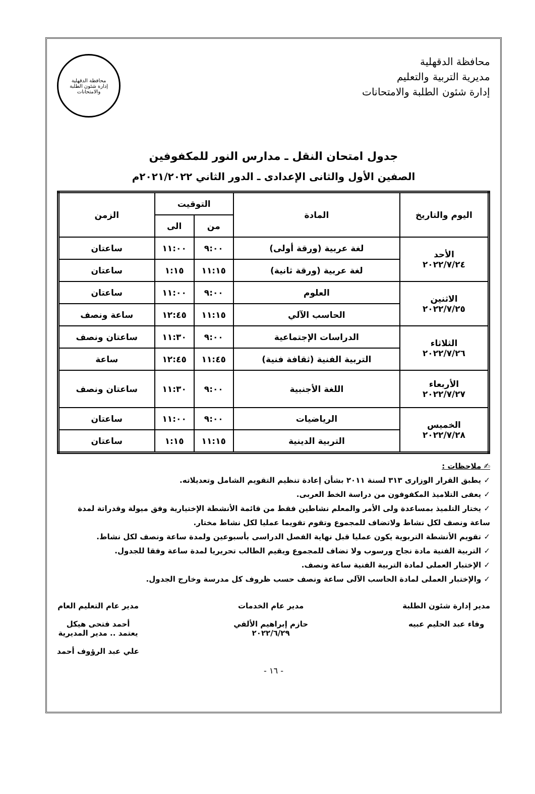محافظة الدقهلية
مديرية التربية والتعليم
إدارة شئون الطلبة والامتحانات
محافظة الدقهلية
إدارة شئون الطلبة والامتحانات
جدول امتحان النقل ـ مدارس النور للمكفوفين
الصفين الأول والثانى الإعدادى ـ الدور الثاني ٢٠٢١/٢٠٢٢م
| اليوم والتاريخ | المادة | التوقيت | | الزمن |
| --- | --- | --- | --- | --- |
| | | من | الى | |
| الأحد ٢٠٢٢/٧/٢٤ | لغة عربية (ورقة أولى) | ٩:٠٠ | ١١:٠٠ | ساعتان |
| | لغة عربية (ورقة ثانية) | ١١:١٥ | ١:١٥ | ساعتان |
| الاثنين ٢٠٢٢/٧/٢٥ | العلوم | ٩:٠٠ | ١١:٠٠ | ساعتان |
| | الحاسب الآلي | ١١:١٥ | ١٢:٤٥ | ساعة ونصف |
| الثلاثاء ٢٠٢٢/٧/٢٦ | الدراسات الإجتماعية | ٩:٠٠ | ١١:٣٠ | ساعتان ونصف |
| | التربية الفنية (ثقافة فنية) | ١١:٤٥ | ١٢:٤٥ | ساعة |
| الأربعاء ٢٠٢٢/٧/٢٧ | اللغة الأجنبية | ٩:٠٠ | ١١:٣٠ | ساعتان ونصف |
| الخميس ٢٠٢٢/٧/٢٨ | الرياضيات | ٩:٠٠ | ١١:٠٠ | ساعتان |
| | التربية الدينية | ١١:١٥ | ١:١٥ | ساعتان |
✍ ملاحظات :
✓ يطبق القرار الوزارى ٣١٣ لسنة ٢٠١١ بشأن إعادة تنظيم التقويم الشامل وتعديلاته.
✓ يعفى التلاميذ المكفوفون من دراسة الخط العربى.
✓ يختار التلميذ بمساعدة ولى الأمر والمعلم نشاطين فقط من قائمة الأنشطة الإختيارية وفق ميولة وقدراتة لمدة ساعة ونصف لكل نشاط ولاتضاف للمجموع وتقوم تقويما عمليا لكل نشاط مختار.
✓ تقويم الأنشطة التربوية يكون عمليا قبل نهاية الفصل الدراسى بأسبوعين ولمدة ساعة ونصف لكل نشاط.
✓ التربية الفنية مادة نجاح ورسوب ولا تضاف للمجموع ويقيم الطالب تحريريا لمدة ساعة وفقا للجدول.
✓ الإختبار العملى لمادة التربية الفنية ساعة ونصف.
✓ والإختبار العملى لمادة الحاسب الآلى ساعة ونصف حسب ظروف كل مدرسة وخارج الجدول.
مدير إدارة شئون الطلبة
وفاء عبد الحليم عبيه
مدير عام الخدمات
حازم إبراهيم الألفي
٢٠٢٢/٦/٢٩
مدير عام التعليم العام
أحمد فتحى هيكل
يعتمد .. مدير المديرية
علي عبد الرؤوف أحمد
- ١٦ -